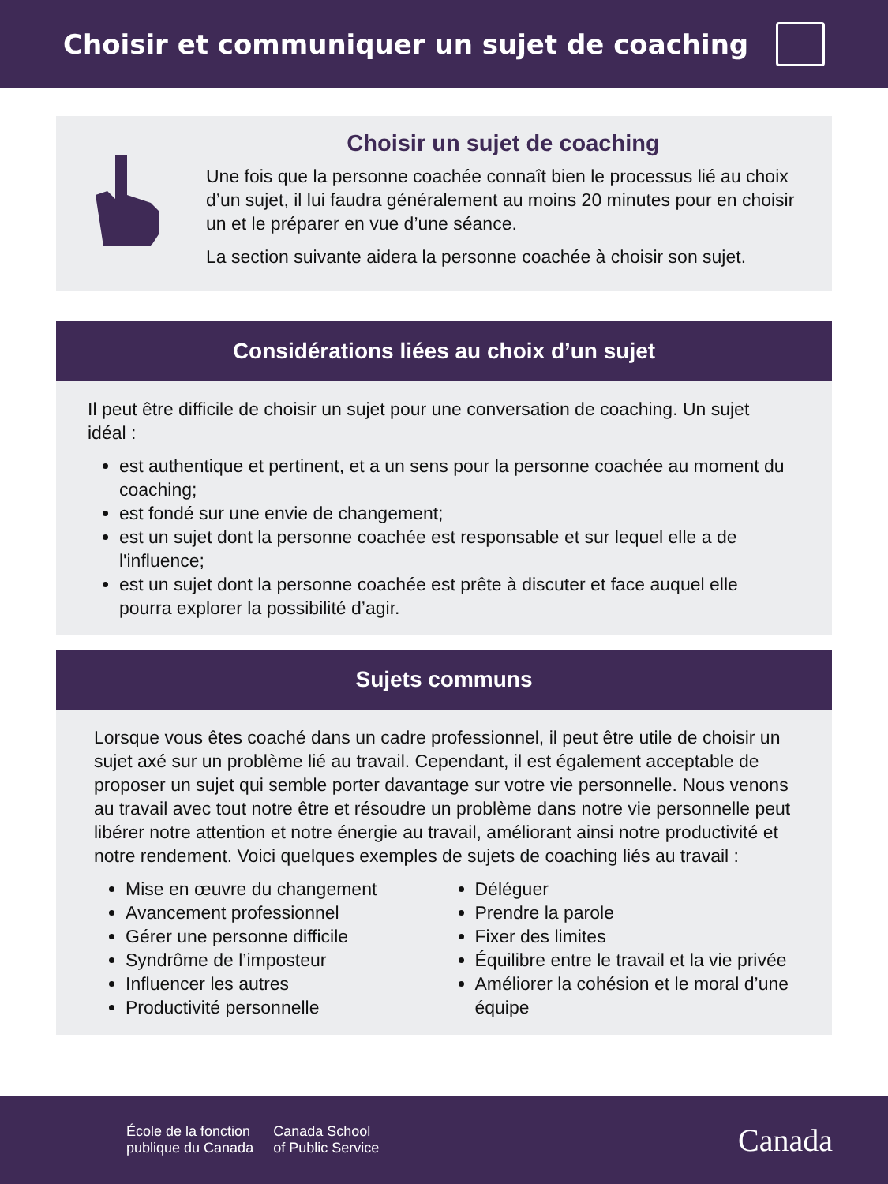Choisir et communiquer un sujet de coaching
Choisir un sujet de coaching
Une fois que la personne coachée connaît bien le processus lié au choix d’un sujet, il lui faudra généralement au moins 20 minutes pour en choisir un et le préparer en vue d’une séance.
La section suivante aidera la personne coachée à choisir son sujet.
Considérations liées au choix d’un sujet
Il peut être difficile de choisir un sujet pour une conversation de coaching. Un sujet idéal :
est authentique et pertinent, et a un sens pour la personne coachée au moment du coaching;
est fondé sur une envie de changement;
est un sujet dont la personne coachée est responsable et sur lequel elle a de l'influence;
est un sujet dont la personne coachée est prête à discuter et face auquel elle pourra explorer la possibilité d’agir.
Sujets communs
Lorsque vous êtes coaché dans un cadre professionnel, il peut être utile de choisir un sujet axé sur un problème lié au travail. Cependant, il est également acceptable de proposer un sujet qui semble porter davantage sur votre vie personnelle. Nous venons au travail avec tout notre être et résoudre un problème dans notre vie personnelle peut libérer notre attention et notre énergie au travail, améliorant ainsi notre productivité et notre rendement. Voici quelques exemples de sujets de coaching liés au travail :
Mise en œuvre du changement
Avancement professionnel
Gérer une personne difficile
Syndrôme de l’imposteur
Influencer les autres
Productivité personnelle
Déléguer
Prendre la parole
Fixer des limites
Équilibre entre le travail et la vie privée
Améliorer la cohésion et le moral d’une équipe
École de la fonction
publique du Canada
Canada School
of Public Service
Canada